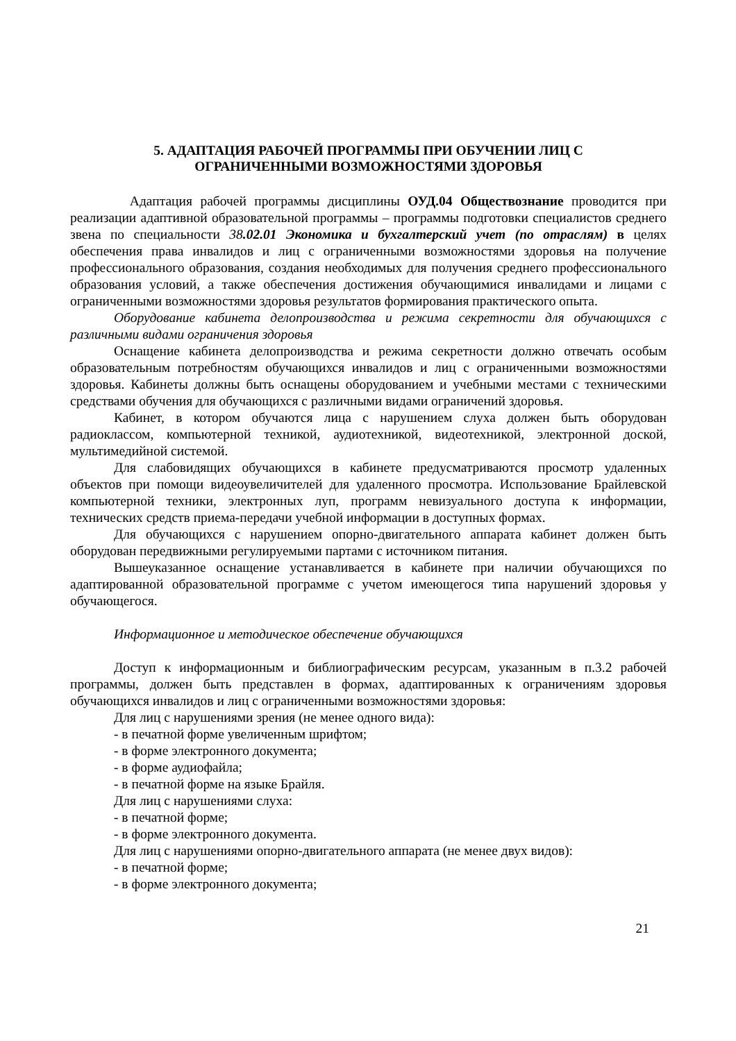5. АДАПТАЦИЯ РАБОЧЕЙ ПРОГРАММЫ ПРИ ОБУЧЕНИИ ЛИЦ С
ОГРАНИЧЕННЫМИ ВОЗМОЖНОСТЯМИ ЗДОРОВЬЯ
Адаптация рабочей программы дисциплины ОУД.04 Обществознание проводится при реализации адаптивной образовательной программы – программы подготовки специалистов среднего звена по специальности 38.02.01 Экономика и бухгалтерский учет (по отраслям) в целях обеспечения права инвалидов и лиц с ограниченными возможностями здоровья на получение профессионального образования, создания необходимых для получения среднего профессионального образования условий, а также обеспечения достижения обучающимися инвалидами и лицами с ограниченными возможностями здоровья результатов формирования практического опыта.
Оборудование кабинета делопроизводства и режима секретности для обучающихся с различными видами ограничения здоровья
Оснащение кабинета делопроизводства и режима секретности должно отвечать особым образовательным потребностям обучающихся инвалидов и лиц с ограниченными возможностями здоровья. Кабинеты должны быть оснащены оборудованием и учебными местами с техническими средствами обучения для обучающихся с различными видами ограничений здоровья.
Кабинет, в котором обучаются лица с нарушением слуха должен быть оборудован радиоклассом, компьютерной техникой, аудиотехникой, видеотехникой, электронной доской, мультимедийной системой.
Для слабовидящих обучающихся в кабинете предусматриваются просмотр удаленных объектов при помощи видеоувеличителей для удаленного просмотра. Использование Брайлевской компьютерной техники, электронных луп, программ невизуального доступа к информации, технических средств приема-передачи учебной информации в доступных формах.
Для обучающихся с нарушением опорно-двигательного аппарата кабинет должен быть оборудован передвижными регулируемыми партами с источником питания.
Вышеуказанное оснащение устанавливается в кабинете при наличии обучающихся по адаптированной образовательной программе с учетом имеющегося типа нарушений здоровья у обучающегося.
Информационное и методическое обеспечение обучающихся
Доступ к информационным и библиографическим ресурсам, указанным в п.3.2 рабочей программы, должен быть представлен в формах, адаптированных к ограничениям здоровья обучающихся инвалидов и лиц с ограниченными возможностями здоровья:
Для лиц с нарушениями зрения (не менее одного вида):
- в печатной форме увеличенным шрифтом;
- в форме электронного документа;
- в форме аудиофайла;
- в печатной форме на языке Брайля.
Для лиц с нарушениями слуха:
- в печатной форме;
- в форме электронного документа.
Для лиц с нарушениями опорно-двигательного аппарата (не менее двух видов):
- в печатной форме;
- в форме электронного документа;
21